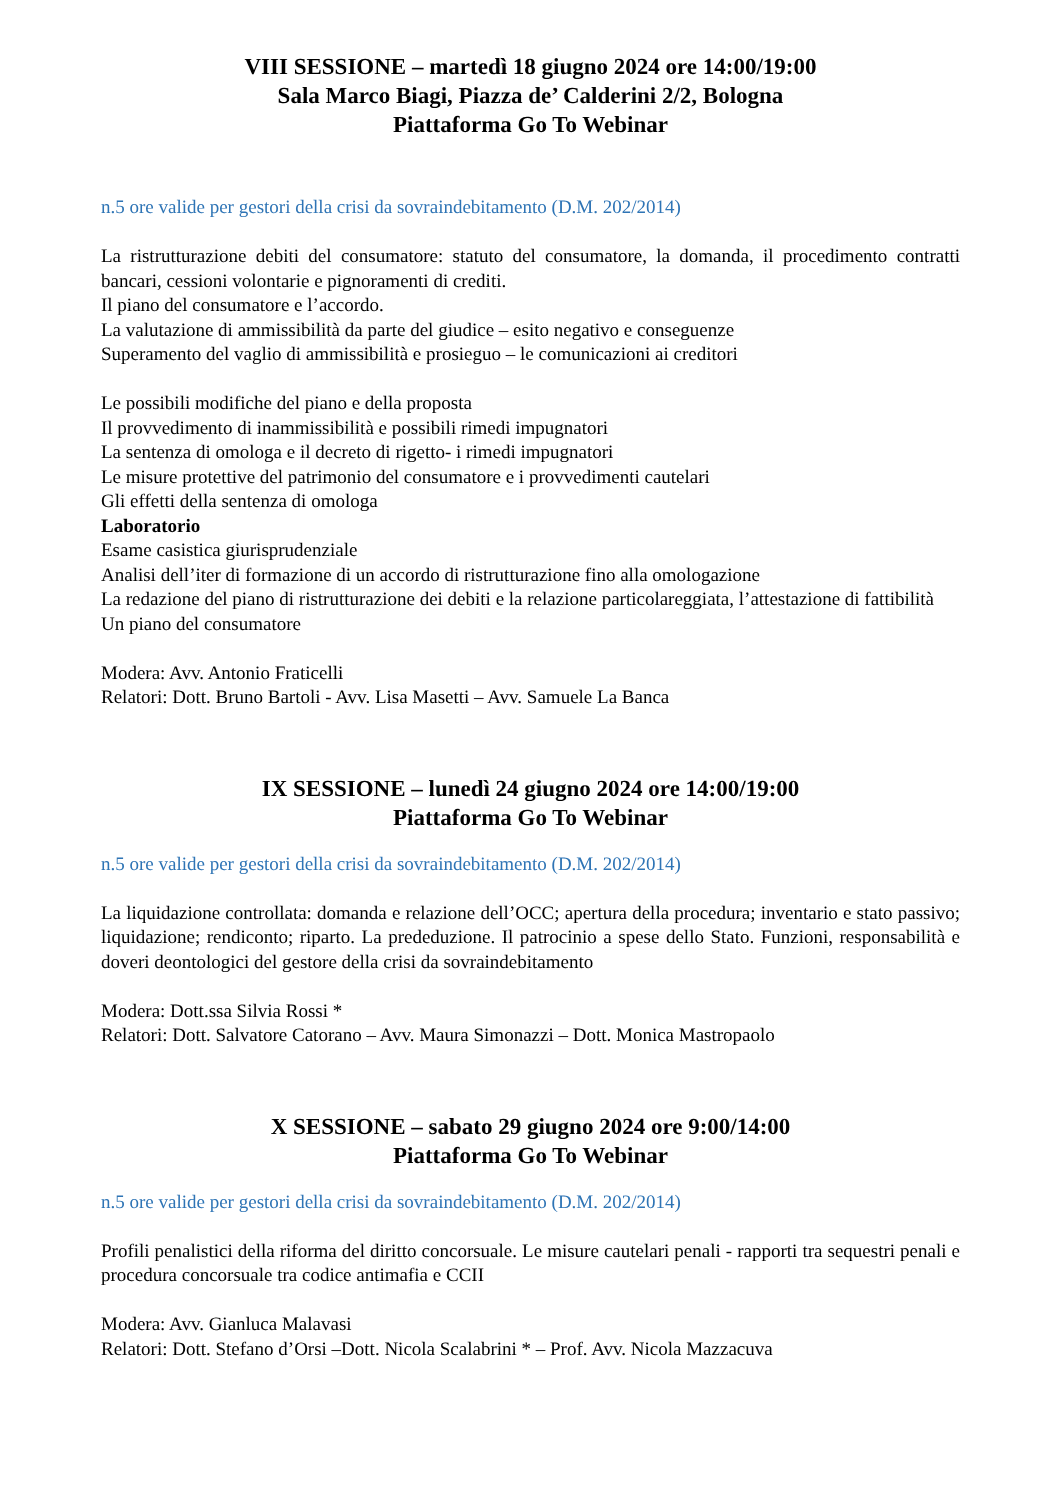VIII SESSIONE – martedì 18 giugno 2024 ore 14:00/19:00
Sala Marco Biagi, Piazza de’ Calderini 2/2, Bologna
Piattaforma Go To Webinar
n.5 ore valide per gestori della crisi da sovraindebitamento (D.M. 202/2014)
La ristrutturazione debiti del consumatore: statuto del consumatore, la domanda, il procedimento contratti bancari, cessioni volontarie e pignoramenti di crediti.
Il piano del consumatore e l’accordo.
La valutazione di ammissibilità da parte del giudice – esito negativo e conseguenze
Superamento del vaglio di ammissibilità e prosieguo – le comunicazioni ai creditori
Le possibili modifiche del piano e della proposta
Il provvedimento di inammissibilità e possibili rimedi impugnatori
La sentenza di omologa e il decreto di rigetto- i rimedi impugnatori
Le misure protettive del patrimonio del consumatore e i provvedimenti cautelari
Gli effetti della sentenza di omologa
Laboratorio
Esame casistica giurisprudenziale
Analisi dell’iter di formazione di un accordo di ristrutturazione fino alla omologazione
La redazione del piano di ristrutturazione dei debiti e la relazione particolareggiata, l’attestazione di fattibilità
Un piano del consumatore
Modera: Avv. Antonio Fraticelli
Relatori: Dott. Bruno Bartoli - Avv. Lisa Masetti – Avv. Samuele La Banca
IX SESSIONE – lunedì 24 giugno 2024 ore 14:00/19:00
Piattaforma Go To Webinar
n.5 ore valide per gestori della crisi da sovraindebitamento (D.M. 202/2014)
La liquidazione controllata: domanda e relazione dell’OCC; apertura della procedura; inventario e stato passivo; liquidazione; rendiconto; riparto. La prededuzione. Il patrocinio a spese dello Stato. Funzioni, responsabilità e doveri deontologici del gestore della crisi da sovraindebitamento
Modera: Dott.ssa Silvia Rossi *
Relatori: Dott. Salvatore Catorano – Avv. Maura Simonazzi – Dott. Monica Mastropaolo
X SESSIONE – sabato 29 giugno 2024 ore 9:00/14:00
Piattaforma Go To Webinar
n.5 ore valide per gestori della crisi da sovraindebitamento (D.M. 202/2014)
Profili penalistici della riforma del diritto concorsuale. Le misure cautelari penali - rapporti tra sequestri penali e procedura concorsuale tra codice antimafia e CCII
Modera: Avv. Gianluca Malavasi
Relatori: Dott. Stefano d’Orsi –Dott. Nicola Scalabrini * – Prof. Avv. Nicola Mazzacuva